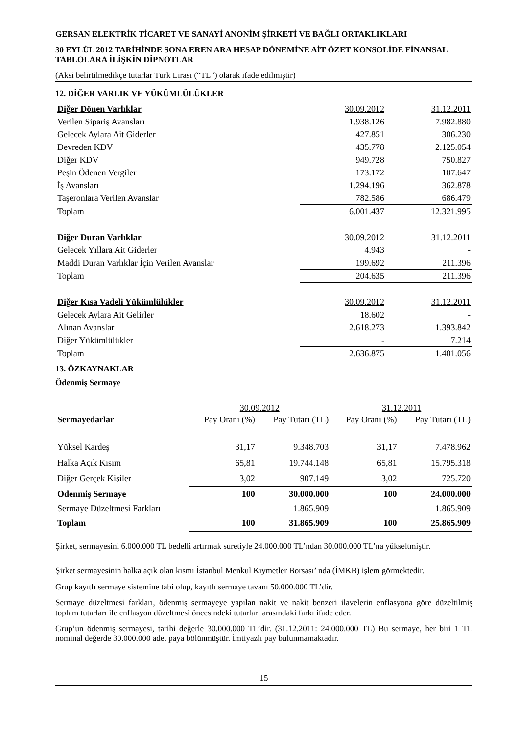GERSAN ELEKTRİK TİCARET VE SANAYİ ANONİM ŞİRKETİ VE BAĞLI ORTAKLIKLARI
30 EYLÜL 2012 TARİHİNDE SONA EREN ARA HESAP DÖNEMİNE AİT ÖZET KONSOLİDE FİNANSAL TABLOLARA İLİŞKİN DİPNOTLAR
(Aksi belirtilmedikçe tutarlar Türk Lirası (“TL”) olarak ifade edilmiştir)
12. DİĞER VARLIK VE YÜKÜMLÜLÜKLER
| Diğer Dönen Varlıklar | 30.09.2012 | 31.12.2011 |
| Verilen Sipariş Avansları | 1.938.126 | 7.982.880 |
| Gelecek Aylara Ait Giderler | 427.851 | 306.230 |
| Devreden KDV | 435.778 | 2.125.054 |
| Diğer KDV | 949.728 | 750.827 |
| Peşin Ödenen Vergiler | 173.172 | 107.647 |
| İş Avansları | 1.294.196 | 362.878 |
| Taşeronlara Verilen Avanslar | 782.586 | 686.479 |
| Toplam | 6.001.437 | 12.321.995 |
| Diğer Duran Varlıklar | 30.09.2012 | 31.12.2011 |
| Gelecek Yıllara Ait Giderler | 4.943 | - |
| Maddi Duran Varlıklar İçin Verilen Avanslar | 199.692 | 211.396 |
| Toplam | 204.635 | 211.396 |
| Diğer Kısa Vadeli Yükümlülükler | 30.09.2012 | 31.12.2011 |
| Gelecek Aylara Ait Gelirler | 18.602 | - |
| Alınan Avanslar | 2.618.273 | 1.393.842 |
| Diğer Yükümlülükler | - | 7.214 |
| Toplam | 2.636.875 | 1.401.056 |
13. ÖZKAYNAKLAR
Ödenmiş Sermaye
| | 30.09.2012 | | 31.12.2011 | |
| Sermayedarlar | Pay Oranı (%) | Pay Tutarı (TL) | Pay Oranı (%) | Pay Tutarı (TL) |
| Yüksel Kardeş | 31,17 | 9.348.703 | 31,17 | 7.478.962 |
| Halka Açık Kısım | 65,81 | 19.744.148 | 65,81 | 15.795.318 |
| Diğer Gerçek Kişiler | 3,02 | 907.149 | 3,02 | 725.720 |
| Ödenmiş Sermaye | 100 | 30.000.000 | 100 | 24.000.000 |
| Sermaye Düzeltmesi Farkları | | 1.865.909 | | 1.865.909 |
| Toplam | 100 | 31.865.909 | 100 | 25.865.909 |
Şirket, sermayesini 6.000.000 TL bedelli artırmak suretiyle 24.000.000 TL’ndan 30.000.000 TL’na yükseltmiştir.
Şirket sermayesinin halka açık olan kısmı İstanbul Menkul Kıymetler Borsası’ nda (İMKB) işlem görmektedir.
Grup kayıtlı sermaye sistemine tabi olup, kayıtlı sermaye tavanı 50.000.000 TL’dir.
Sermaye düzeltmesi farkları, ödenmiş sermayeye yapılan nakit ve nakit benzeri ilavelerin enflasyona göre düzeltilmiş toplam tutarları ile enflasyon düzeltmesi öncesindeki tutarları arasındaki farkı ifade eder.
Grup’un ödenmiş sermayesi, tarihi değerle 30.000.000 TL’dir. (31.12.2011: 24.000.000 TL) Bu sermaye, her biri 1 TL nominal değerde 30.000.000 adet paya bölünmüştür. İmtiyazlı pay bulunmamaktadır.
15